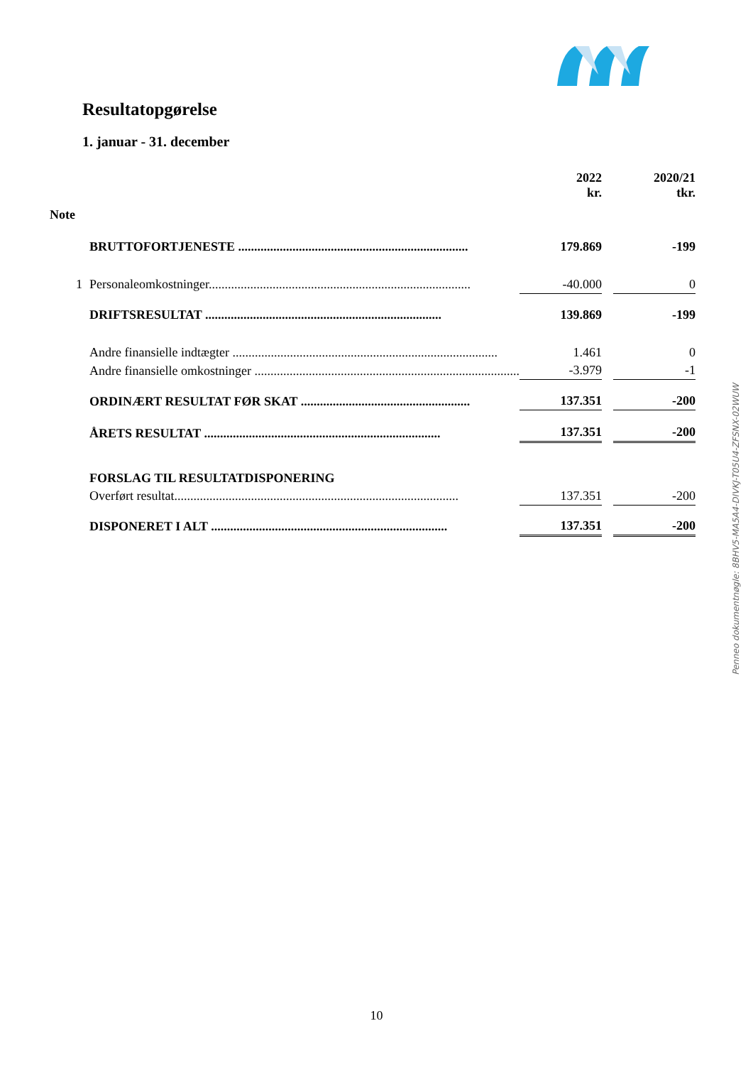Resultatopgørelse
1. januar - 31. december
| | | 2022 kr. | | 2020/21 tkr. |
| Note | | | | |
| | BRUTTOFORTJENESTE ........................................................................ | 179.869 | | -199 |
| 1 | Personaleomkostninger.................................................................................. | -40.000 | | 0 |
| | DRIFTSRESULTAT .......................................................................... | 139.869 | | -199 |
| | Andre finansielle indtægter ................................................................................... | 1.461 | | 0 |
| | Andre finansielle omkostninger ................................................................................... | -3.979 | | -1 |
| | ORDINÆRT RESULTAT FØR SKAT ..................................................... | 137.351 | | -200 |
| | ÅRETS RESULTAT .......................................................................... | 137.351 | | -200 |
| | FORSLAG TIL RESULTATDISPONERING | | | |
| | Overført resultat......................................................................................... | 137.351 | | -200 |
| | DISPONERET I ALT .......................................................................... | 137.351 | | -200 |
Penneo dokumentnøgle: 8BHV5-MA5A4-DIVKJ-T05U4-ZFSNX-02WUW
10